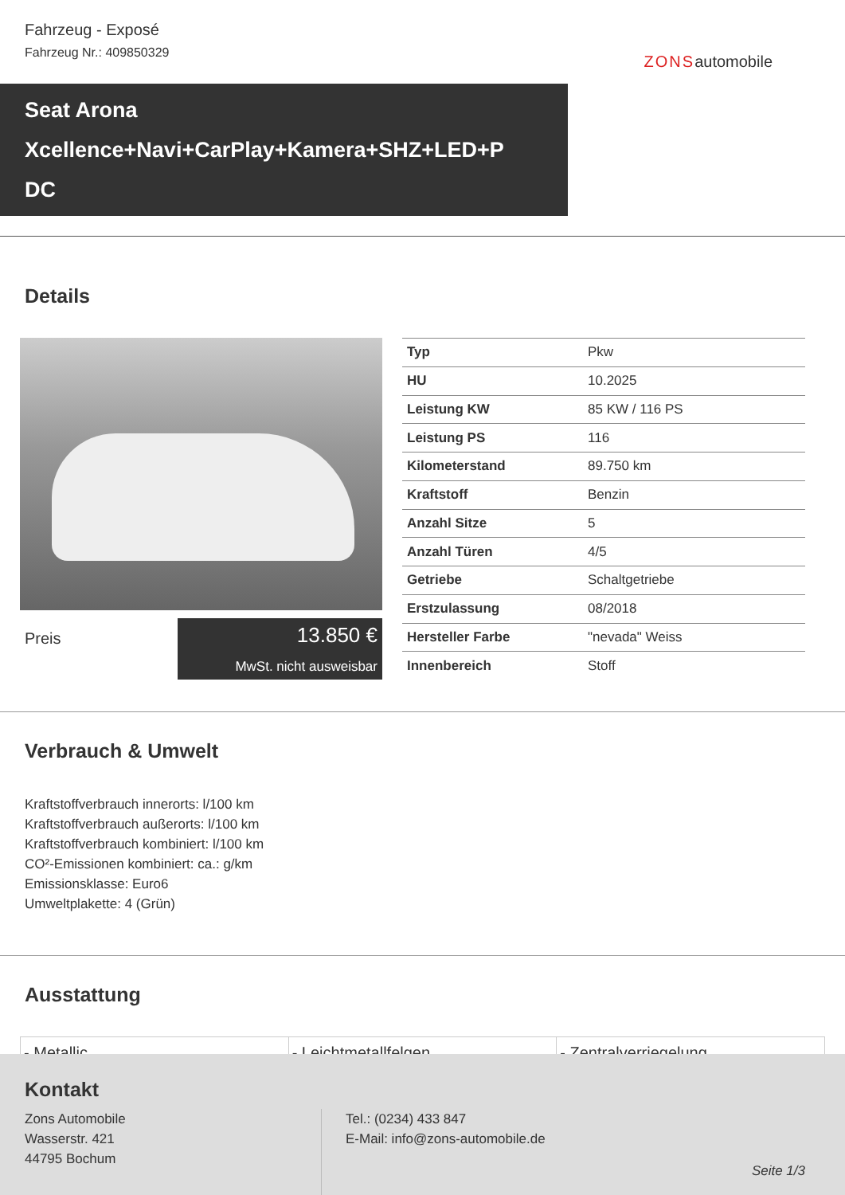Fahrzeug - Exposé
Fahrzeug Nr.: 409850329
ZONSautomobile
Seat Arona
Xcellence+Navi+CarPlay+Kamera+SHZ+LED+P
DC
Details
Preis
13.850 €
MwSt. nicht ausweisbar
| Typ | Pkw |
| HU | 10.2025 |
| Leistung KW | 85 KW / 116 PS |
| Leistung PS | 116 |
| Kilometerstand | 89.750 km |
| Kraftstoff | Benzin |
| Anzahl Sitze | 5 |
| Anzahl Türen | 4/5 |
| Getriebe | Schaltgetriebe |
| Erstzulassung | 08/2018 |
| Hersteller Farbe | "nevada" Weiss |
| Innenbereich | Stoff |
Verbrauch & Umwelt
Kraftstoffverbrauch innerorts: l/100 km
Kraftstoffverbrauch außerorts: l/100 km
Kraftstoffverbrauch kombiniert: l/100 km
CO²-Emissionen kombiniert: ca.: g/km
Emissionsklasse: Euro6
Umweltplakette: 4 (Grün)
Ausstattung
| - Metallic | - Leichtmetallfelgen | - Zentralverriegelung |
Kontakt
Zons Automobile
Wasserstr. 421
44795 Bochum
Tel.: (0234) 433 847
E-Mail: info@zons-automobile.de
Seite 1/3